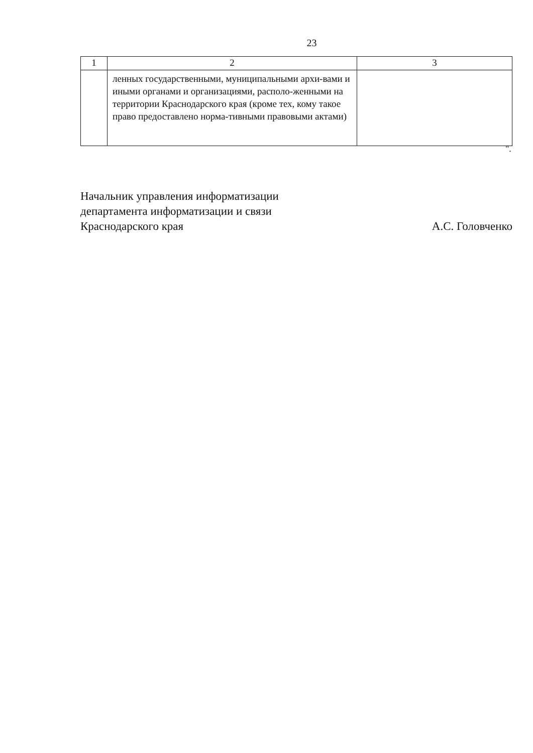23
| 1 | 2 | 3 |
| --- | --- | --- |
| | ленных государственными, муниципальными архи-вами и иными органами и организациями, располо-женными на территории Краснодарского края (кроме тех, кому такое право предоставлено норма-тивными правовыми актами) | |
".
Начальник управления информатизации
департамента информатизации и связи
Краснодарского края
А.С. Головченко